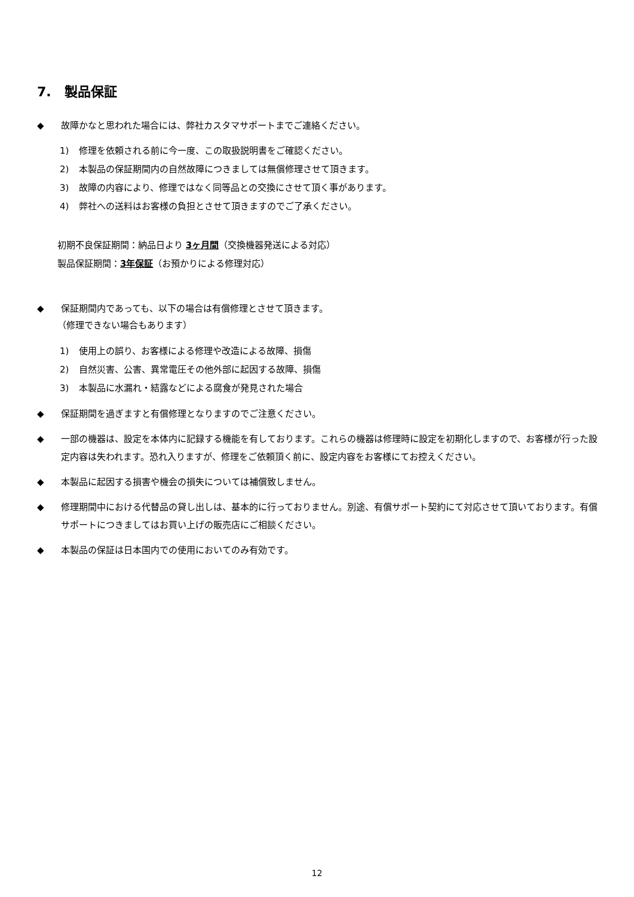7.　製品保証
◆ 故障かなと思われた場合には、弊社カスタマサポートまでご連絡ください。
1) 修理を依頼される前に今一度、この取扱説明書をご確認ください。
2) 本製品の保証期間内の自然故障につきましては無償修理させて頂きます。
3) 故障の内容により、修理ではなく同等品との交換にさせて頂く事があります。
4) 弊社への送料はお客様の負担とさせて頂きますのでご了承ください。
初期不良保証期間：納品日より 3ヶ月間（交換機器発送による対応）
製品保証期間：3年保証（お預かりによる修理対応）
◆ 保証期間内であっても、以下の場合は有償修理とさせて頂きます。
（修理できない場合もあります）
1) 使用上の誤り、お客様による修理や改造による故障、損傷
2) 自然災害、公害、異常電圧その他外部に起因する故障、損傷
3) 本製品に水漏れ・結露などによる腐食が発見された場合
◆ 保証期間を過ぎますと有償修理となりますのでご注意ください。
◆ 一部の機器は、設定を本体内に記録する機能を有しております。これらの機器は修理時に設定を初期化しますので、お客様が行った設定内容は失われます。恐れ入りますが、修理をご依頼頂く前に、設定内容をお客様にてお控えください。
◆ 本製品に起因する損害や機会の損失については補償致しません。
◆ 修理期間中における代替品の貸し出しは、基本的に行っておりません。別途、有償サポート契約にて対応させて頂いております。有償サポートにつきましてはお買い上げの販売店にご相談ください。
◆ 本製品の保証は日本国内での使用においてのみ有効です。
12